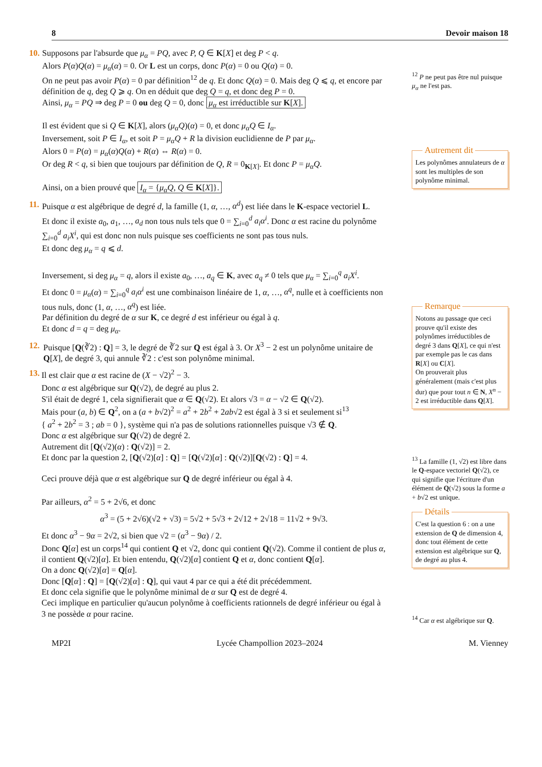8 Devoir maison 18
10. Supposons par l'absurde que μ<sub>α</sub> = PQ, avec P, Q ∈ K[X] et deg P < q.
Alors P(α)Q(α) = μ<sub>α</sub>(α) = 0. Or L est un corps, donc P(α) = 0 ou Q(α) = 0.
On ne peut pas avoir P(α) = 0 par définition<sup>12</sup> de q. Et donc Q(α) = 0. Mais deg Q ⩽ q, et encore par définition de q, deg Q ⩾ q. On en déduit que deg Q = q, et donc deg P = 0.
Ainsi, μ<sub>α</sub> = PQ ⇒ deg P = 0 ou deg Q = 0, donc μ<sub>α</sub> est irréductible sur K[X].
Il est évident que si Q ∈ K[X], alors (μ<sub>α</sub>Q)(α) = 0, et donc μ<sub>α</sub>Q ∈ I<sub>α</sub>.
Inversement, soit P ∈ I<sub>α</sub>, et soit P = μ<sub>α</sub>Q + R la division euclidienne de P par μ<sub>α</sub>.
Alors 0 = P(α) = μ<sub>α</sub>(α)Q(α) + R(α) ⇔ R(α) = 0.
Or deg R < q, si bien que toujours par définition de Q, R = 0<sub>K[X]</sub>. Et donc P = μ<sub>α</sub>Q.
Ainsi, on a bien prouvé que I<sub>α</sub> = {μ<sub>α</sub>Q, Q ∈ K[X]}.
11. Puisque α est algébrique de degré d, la famille (1, α, …, α<sup>d</sup>) est liée dans le K-espace vectoriel L.
Et donc il existe a<sub>0</sub>, a<sub>1</sub>, …, a<sub>d</sub> non tous nuls tels que 0 = ∑<sub>i=0</sub><sup>d</sup> a<sub>i</sub>α<sup>i</sup>. Donc α est racine du polynôme ∑<sub>i=0</sub><sup>d</sup> a<sub>i</sub>X<sup>i</sup>, qui est donc non nuls puisque ses coefficients ne sont pas tous nuls.
Et donc deg μ<sub>α</sub> = q ⩽ d.
Inversement, si deg μ<sub>α</sub> = q, alors il existe a<sub>0</sub>, …, a<sub>q</sub> ∈ K, avec a<sub>q</sub> ≠ 0 tels que μ<sub>α</sub> = ∑<sub>i=0</sub><sup>q</sup> a<sub>i</sub>X<sup>i</sup>.
Et donc 0 = μ<sub>α</sub>(α) = ∑<sub>i=0</sub><sup>q</sup> a<sub>i</sub>α<sup>i</sup> est une combinaison linéaire de 1, α, …, α<sup>q</sup>, nulle et à coefficients non tous nuls, donc (1, α, …, α<sup>q</sup>) est liée.
Par définition du degré de α sur K, ce degré d est inférieur ou égal à q.
Et donc d = q = deg μ<sub>α</sub>.
12. Puisque [Q(∛2) : Q] = 3, le degré de ∛2 sur Q est égal à 3. Or X<sup>3</sup> − 2 est un polynôme unitaire de Q[X], de degré 3, qui annule ∛2 : c'est son polynôme minimal.
13. Il est clair que α est racine de (X − √2)<sup>2</sup> − 3.
Donc α est algébrique sur Q(√2), de degré au plus 2.
S'il était de degré 1, cela signifierait que α ∈ Q(√2). Et alors √3 = α − √2 ∈ Q(√2).
Mais pour (a, b) ∈ Q<sup>2</sup>, on a (a + b√2)<sup>2</sup> = a<sup>2</sup> + 2b<sup>2</sup> + 2ab√2 est égal à 3 si et seulement si<sup>13</sup>
{ a<sup>2</sup> + 2b<sup>2</sup> = 3 ; ab = 0 }, système qui n'a pas de solutions rationnelles puisque √3 ∉ Q.
Donc α est algébrique sur Q(√2) de degré 2.
Autrement dit [Q(√2)(α) : Q(√2)] = 2.
Et donc par la question 2, [Q(√2)[α] : Q] = [Q(√2)[α] : Q(√2)][Q(√2) : Q] = 4.
Ceci prouve déjà que α est algébrique sur Q de degré inférieur ou égal à 4.
Par ailleurs, α<sup>2</sup> = 5 + 2√6, et donc
α<sup>3</sup> = (5 + 2√6)(√2 + √3) = 5√2 + 5√3 + 2√12 + 2√18 = 11√2 + 9√3.
Et donc α<sup>3</sup> − 9α = 2√2, si bien que √2 = (α<sup>3</sup> − 9α) / 2.
Donc Q[α] est un corps<sup>14</sup> qui contient Q et √2, donc qui contient Q(√2). Comme il contient de plus α, il contient Q(√2)[α]. Et bien entendu, Q(√2)[α] contient Q et α, donc contient Q[α].
On a donc Q(√2)[α] = Q[α].
Donc [Q[α] : Q] = [Q(√2)[α] : Q], qui vaut 4 par ce qui a été dit précédemment.
Et donc cela signifie que le polynôme minimal de α sur Q est de degré 4.
Ceci implique en particulier qu'aucun polynôme à coefficients rationnels de degré inférieur ou égal à 3 ne possède α pour racine.
<sup>12</sup> P ne peut pas être nul puisque μ<sub>α</sub> ne l'est pas.
Autrement dit
Les polynômes annulateurs de α sont les multiples de son polynôme minimal.
Remarque
Notons au passage que ceci prouve qu'il existe des polynômes irréductibles de degré 3 dans Q[X], ce qui n'est par exemple pas le cas dans R[X] ou C[X].
On prouverait plus généralement (mais c'est plus dur) que pour tout n ∈ N, X<sup>n</sup> − 2 est irréductible dans Q[X].
<sup>13</sup> La famille (1, √2) est libre dans le Q-espace vectoriel Q(√2), ce qui signifie que l'écriture d'un élément de Q(√2) sous la forme a + b√2 est unique.
Détails
C'est la question 6 : on a une extension de Q de dimension 4, donc tout élément de cette extension est algébrique sur Q, de degré au plus 4.
<sup>14</sup> Car α est algébrique sur Q.
MP2I Lycée Champollion 2023–2024 M. Vienney